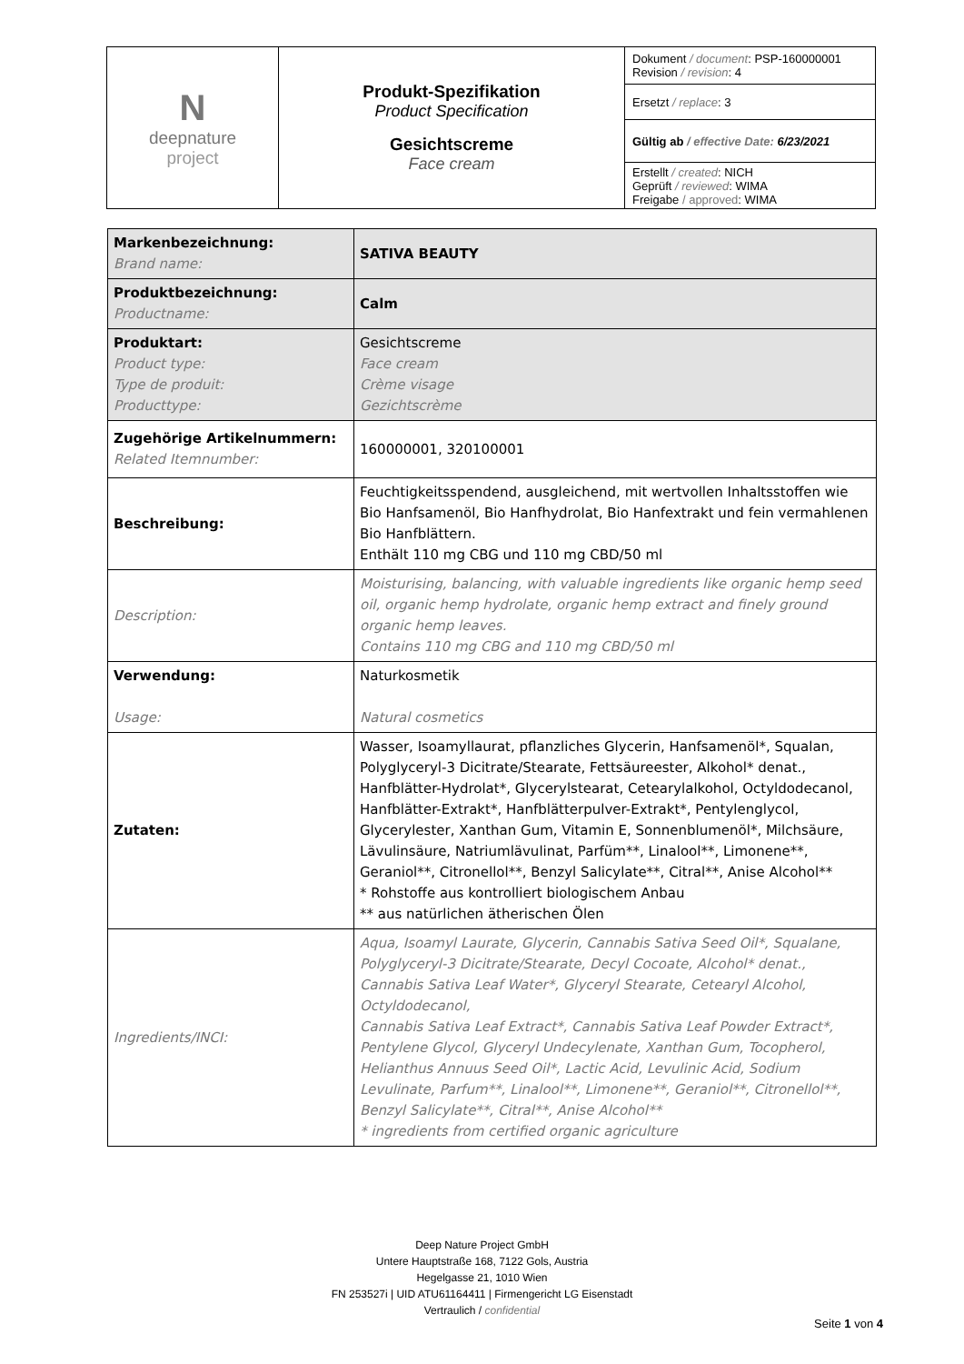| N deepnature project | Produkt-Spezifikation Product Specification Gesichtscreme Face cream | Dokument / document : PSP-160000001 Revision / revision : 4 |
| | | Ersetzt / replace : 3 |
| | | Gültig ab / effective Date: 6/23/2021 |
| | | Erstellt / created : NICH Geprüft / reviewed : WIMA Freigabe / approved : WIMA |
| Markenbezeichnung: Brand name: | SATIVA BEAUTY |
| Produktbezeichnung: Productname: | Calm |
| Produktart: Product type: Type de produit: Producttype: | Gesichtscreme Face cream Crème visage Gezichtscrème |
| Zugehörige Artikelnummern: Related Itemnumber: | 160000001, 320100001 |
| Beschreibung: | Feuchtigkeitsspendend, ausgleichend, mit wertvollen Inhaltsstoffen wie Bio Hanfsamenöl, Bio Hanfhydrolat, Bio Hanfextrakt und fein vermahlenen Bio Hanfblättern. Enthält 110 mg CBG und 110 mg CBD/50 ml |
| Description: | Moisturising, balancing, with valuable ingredients like organic hemp seed oil, organic hemp hydrolate, organic hemp extract and finely ground organic hemp leaves. Contains 110 mg CBG and 110 mg CBD/50 ml |
| Verwendung: Usage: | Naturkosmetik Natural cosmetics |
| Zutaten: | Wasser, Isoamyllaurat, pflanzliches Glycerin, Hanfsamenöl*, Squalan, Polyglyceryl-3 Dicitrate/Stearate, Fettsäureester, Alkohol* denat., Hanfblätter-Hydrolat*, Glycerylstearat, Cetearylalkohol, Octyldodecanol, Hanfblätter-Extrakt*, Hanfblätterpulver-Extrakt*, Pentylenglycol, Glycerylester, Xanthan Gum, Vitamin E, Sonnenblumenöl*, Milchsäure, Lävulinsäure, Natriumlävulinat, Parfüm**, Linalool**, Limonene**, Geraniol**, Citronellol**, Benzyl Salicylate**, Citral**, Anise Alcohol** * Rohstoffe aus kontrolliert biologischem Anbau ** aus natürlichen ätherischen Ölen |
| Ingredients/INCI: | Aqua, Isoamyl Laurate, Glycerin, Cannabis Sativa Seed Oil*, Squalane, Polyglyceryl-3 Dicitrate/Stearate, Decyl Cocoate, Alcohol* denat., Cannabis Sativa Leaf Water*, Glyceryl Stearate, Cetearyl Alcohol, Octyldodecanol, Cannabis Sativa Leaf Extract*, Cannabis Sativa Leaf Powder Extract*, Pentylene Glycol, Glyceryl Undecylenate, Xanthan Gum, Tocopherol, Helianthus Annuus Seed Oil*, Lactic Acid, Levulinic Acid, Sodium Levulinate, Parfum**, Linalool**, Limonene**, Geraniol**, Citronellol**, Benzyl Salicylate**, Citral**, Anise Alcohol** * ingredients from certified organic agriculture |
Deep Nature Project GmbH
Untere Hauptstraße 168, 7122 Gols, Austria
Hegelgasse 21, 1010 Wien
FN 253527i | UID ATU61164411 | Firmengericht LG Eisenstadt
Vertraulich / confidential
Seite 1 von 4